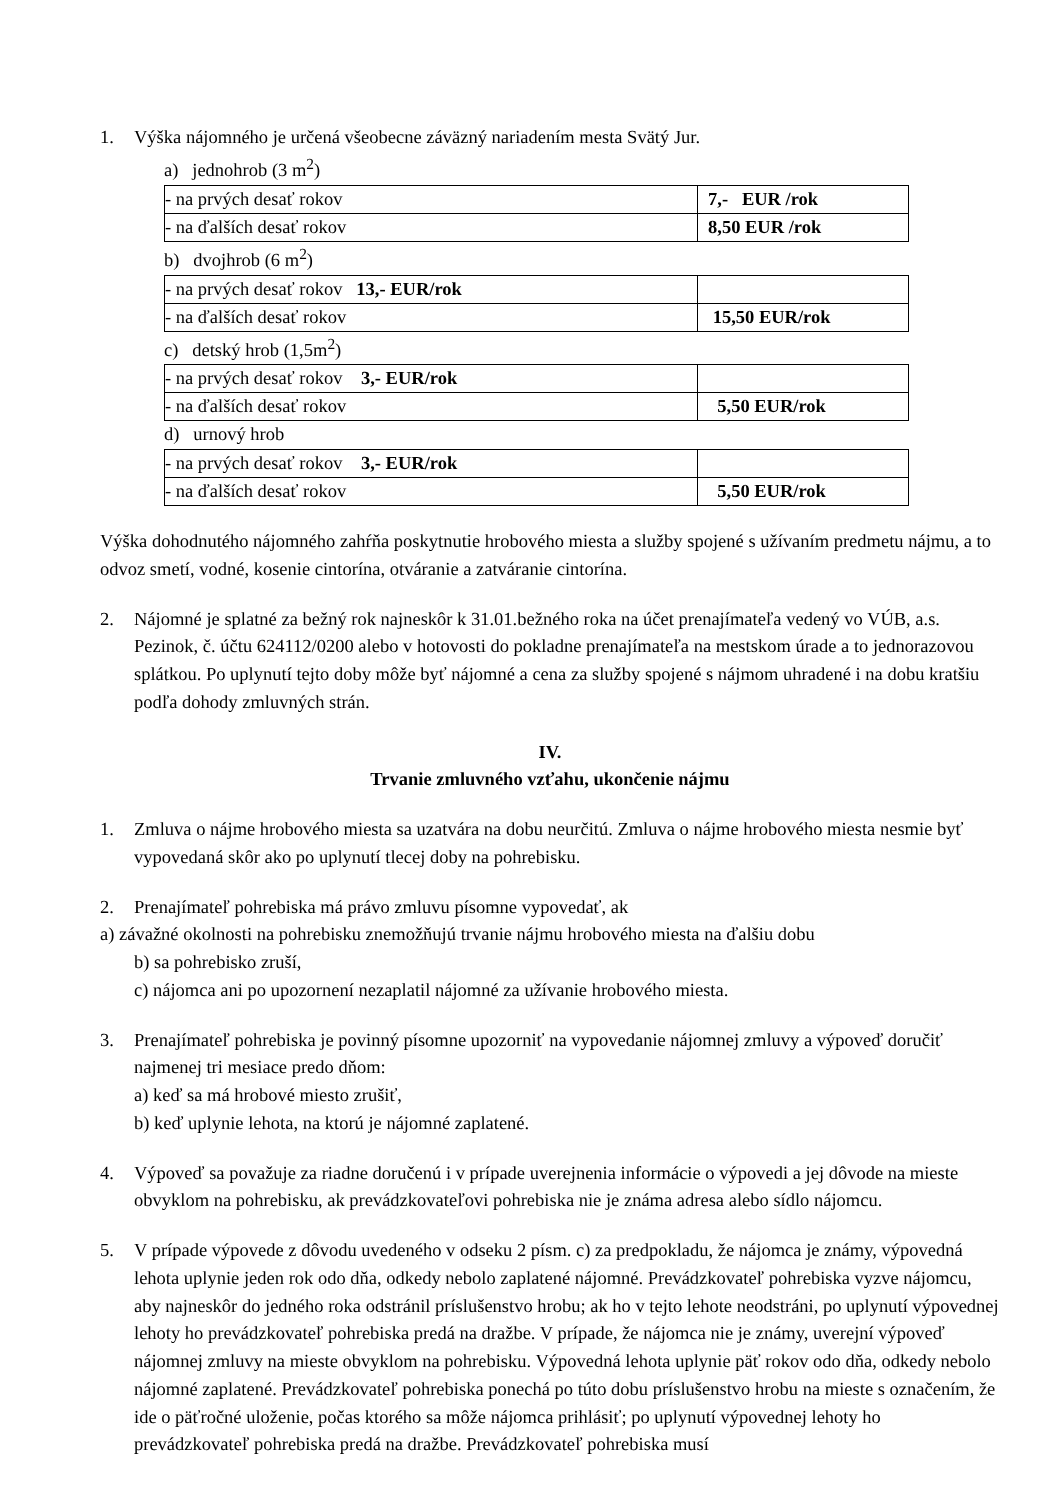1. Výška nájomného je určená všeobecne záväzný nariadením mesta Svätý Jur.
a) jednohrob (3 m<sup>2</sup>)
| - na prvých desať rokov | 7,- EUR /rok |
| - na ďalších desať rokov | 8,50 EUR /rok |
b) dvojhrob (6 m<sup>2</sup>)
| - na prvých desať rokov 13,- EUR/rok | |
| - na ďalších desať rokov | 15,50 EUR/rok |
c) detský hrob (1,5m<sup>2</sup>)
| - na prvých desať rokov 3,- EUR/rok | |
| - na ďalších desať rokov | 5,50 EUR/rok |
d) urnový hrob
| - na prvých desať rokov 3,- EUR/rok | |
| - na ďalších desať rokov | 5,50 EUR/rok |
Výška dohodnutého nájomného zahŕňa poskytnutie hrobového miesta a služby spojené s užívaním predmetu nájmu, a to odvoz smetí, vodné, kosenie cintorína, otváranie a zatváranie cintorína.
2. Nájomné je splatné za bežný rok najneskôr k 31.01.bežného roka na účet prenajímateľa vedený vo VÚB, a.s. Pezinok, č. účtu 624112/0200 alebo v hotovosti do pokladne prenajímateľa na mestskom úrade a to jednorazovou splátkou. Po uplynutí tejto doby môže byť nájomné a cena za služby spojené s nájmom uhradené i na dobu kratšiu podľa dohody zmluvných strán.
IV.
Trvanie zmluvného vzťahu, ukončenie nájmu
1. Zmluva o nájme hrobového miesta sa uzatvára na dobu neurčitú. Zmluva o nájme hrobového miesta nesmie byť vypovedaná skôr ako po uplynutí tlecej doby na pohrebisku.
2. Prenajímateľ pohrebiska má právo zmluvu písomne vypovedať, ak
a) závažné okolnosti na pohrebisku znemožňujú trvanie nájmu hrobového miesta na ďalšiu dobu
b) sa pohrebisko zruší,
c) nájomca ani po upozornení nezaplatil nájomné za užívanie hrobového miesta.
3. Prenajímateľ pohrebiska je povinný písomne upozorniť na vypovedanie nájomnej zmluvy a výpoveď doručiť najmenej tri mesiace predo dňom:
a) keď sa má hrobové miesto zrušiť,
b) keď uplynie lehota, na ktorú je nájomné zaplatené.
4. Výpoveď sa považuje za riadne doručenú i v prípade uverejnenia informácie o výpovedi a jej dôvode na mieste obvyklom na pohrebisku, ak prevádzkovateľovi pohrebiska nie je známa adresa alebo sídlo nájomcu.
5. V prípade výpovede z dôvodu uvedeného v odseku 2 písm. c) za predpokladu, že nájomca je známy, výpovedná lehota uplynie jeden rok odo dňa, odkedy nebolo zaplatené nájomné. Prevádzkovateľ pohrebiska vyzve nájomcu, aby najneskôr do jedného roka odstránil príslušenstvo hrobu; ak ho v tejto lehote neodstráni, po uplynutí výpovednej lehoty ho prevádzkovateľ pohrebiska predá na dražbe. V prípade, že nájomca nie je známy, uverejní výpoveď nájomnej zmluvy na mieste obvyklom na pohrebisku. Výpovedná lehota uplynie päť rokov odo dňa, odkedy nebolo nájomné zaplatené. Prevádzkovateľ pohrebiska ponechá po túto dobu príslušenstvo hrobu na mieste s označením, že ide o päťročné uloženie, počas ktorého sa môže nájomca prihlásiť; po uplynutí výpovednej lehoty ho prevádzkovateľ pohrebiska predá na dražbe. Prevádzkovateľ pohrebiska musí